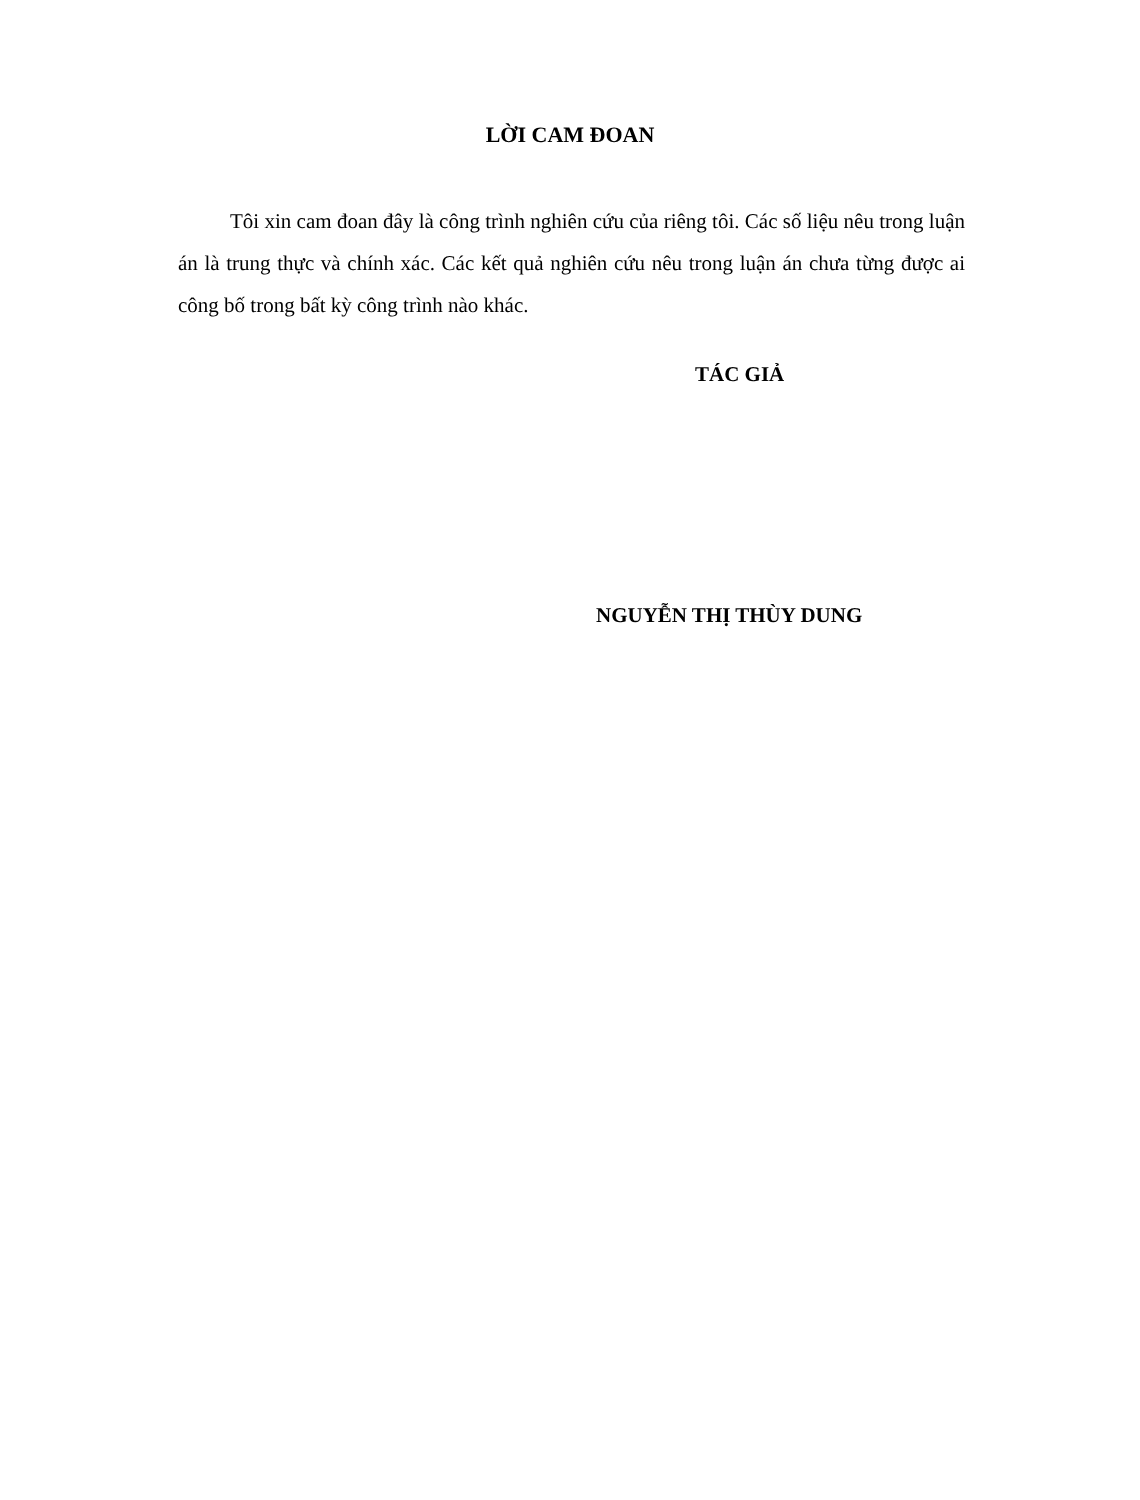LỜI CAM ĐOAN
Tôi xin cam đoan đây là công trình nghiên cứu của riêng tôi. Các số liệu nêu trong luận án là trung thực và chính xác. Các kết quả nghiên cứu nêu trong luận án chưa từng được ai công bố trong bất kỳ công trình nào khác.
TÁC GIẢ
NGUYỄN THỊ THÙY DUNG